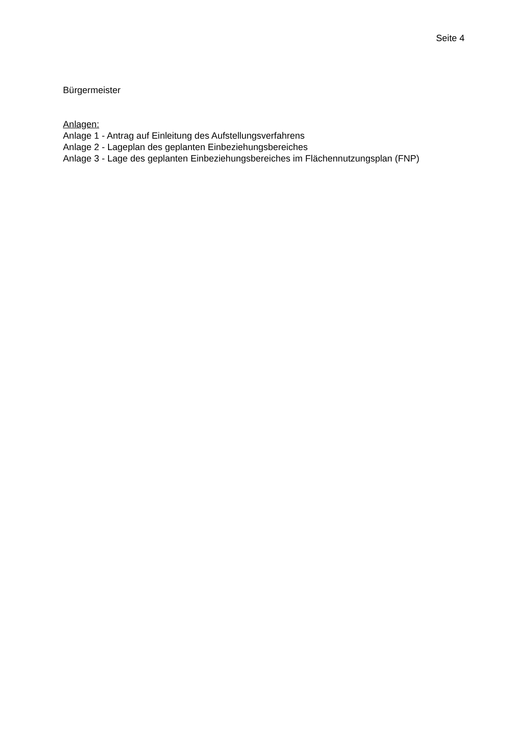Seite 4
Bürgermeister
Anlagen:
Anlage 1 - Antrag auf Einleitung des Aufstellungsverfahrens
Anlage 2 - Lageplan des geplanten Einbeziehungsbereiches
Anlage 3 - Lage des geplanten Einbeziehungsbereiches im Flächennutzungsplan (FNP)